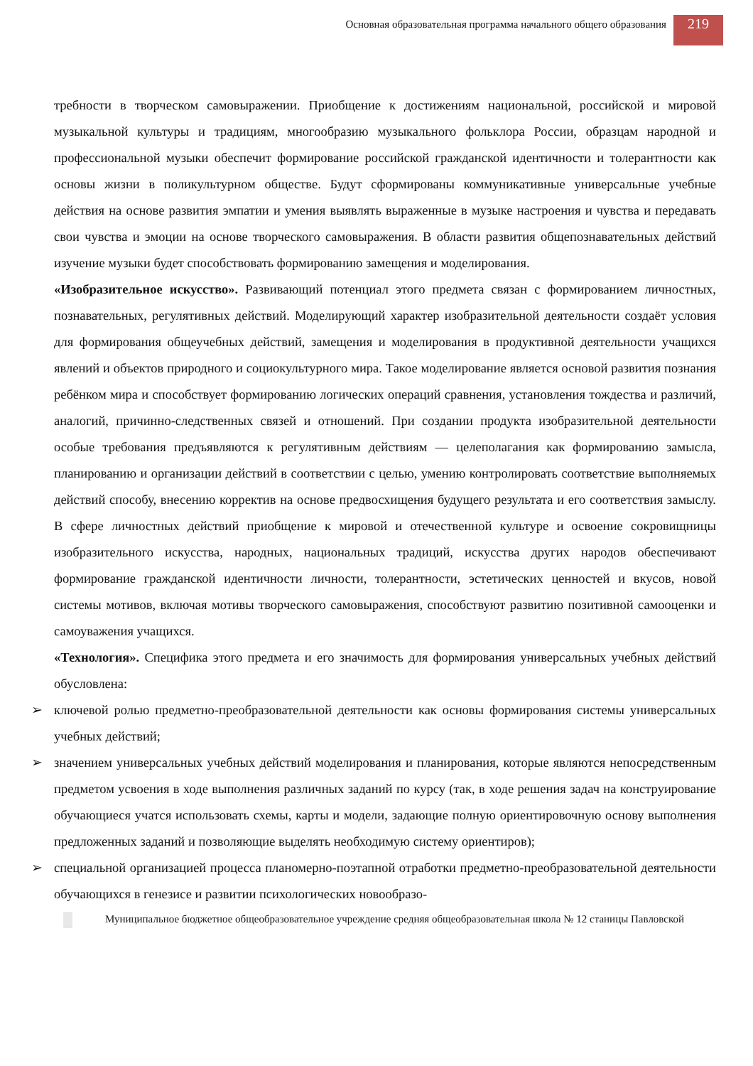Основная образовательная программа начального общего образования
219
требности в творческом самовыражении. Приобщение к достижениям национальной, российской и мировой музыкальной культуры и традициям, многообразию музыкального фольклора России, образцам народной и профессиональной музыки обеспечит формирование российской гражданской идентичности и толерантности как основы жизни в поликультурном обществе. Будут сформированы коммуникативные универсальные учебные действия на основе развития эмпатии и умения выявлять выраженные в музыке настроения и чувства и передавать свои чувства и эмоции на основе творческого самовыражения. В области развития общепознавательных действий изучение музыки будет способствовать формированию замещения и моделирования.
«Изобразительное искусство». Развивающий потенциал этого предмета связан с формированием личностных, познавательных, регулятивных действий. Моделирующий характер изобразительной деятельности создаёт условия для формирования общеучебных действий, замещения и моделирования в продуктивной деятельности учащихся явлений и объектов природного и социокультурного мира. Такое моделирование является основой развития познания ребёнком мира и способствует формированию логических операций сравнения, установления тождества и различий, аналогий, причинно-следственных связей и отношений. При создании продукта изобразительной деятельности особые требования предъявляются к регулятивным действиям — целеполагания как формированию замысла, планированию и организации действий в соответствии с целью, умению контролировать соответствие выполняемых действий способу, внесению корректив на основе предвосхищения будущего результата и его соответствия замыслу. В сфере личностных действий приобщение к мировой и отечественной культуре и освоение сокровищницы изобразительного искусства, народных, национальных традиций, искусства других народов обеспечивают формирование гражданской идентичности личности, толерантности, эстетических ценностей и вкусов, новой системы мотивов, включая мотивы творческого самовыражения, способствуют развитию позитивной самооценки и самоуважения учащихся.
«Технология». Специфика этого предмета и его значимость для формирования универсальных учебных действий обусловлена:
➢ ключевой ролью предметно-преобразовательной деятельности как основы формирования системы универсальных учебных действий;
➢ значением универсальных учебных действий моделирования и планирования, которые являются непосредственным предметом усвоения в ходе выполнения различных заданий по курсу (так, в ходе решения задач на конструирование обучающиеся учатся использовать схемы, карты и модели, задающие полную ориентировочную основу выполнения предложенных заданий и позволяющие выделять необходимую систему ориентиров);
➢ специальной организацией процесса планомерно-поэтапной отработки предметно-преобразовательной деятельности обучающихся в генезисе и развитии психологических новообразо-
Муниципальное бюджетное общеобразовательное учреждение средняя общеобразовательная школа № 12 станицы Павловской